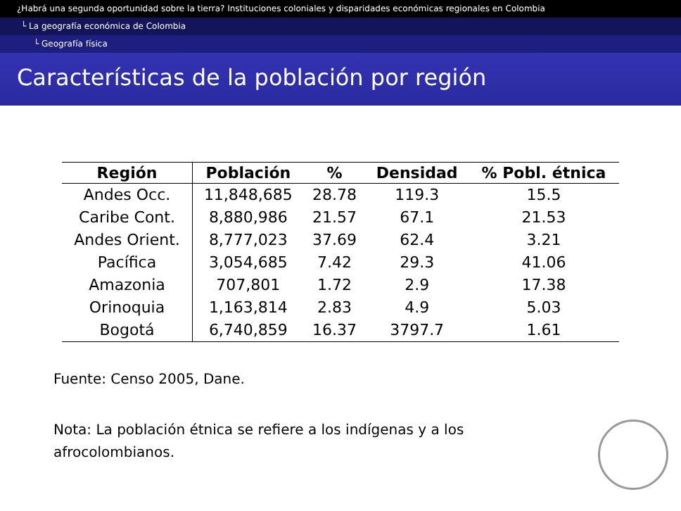¿Habrá una segunda oportunidad sobre la tierra? Instituciones coloniales y disparidades económicas regionales en Colombia
└ La geografía económica de Colombia
└ Geografía física
Características de la población por región
| Región | Población | % | Densidad | % Pobl. étnica |
| --- | --- | --- | --- | --- |
| Andes Occ. | 11,848,685 | 28.78 | 119.3 | 15.5 |
| Caribe Cont. | 8,880,986 | 21.57 | 67.1 | 21.53 |
| Andes Orient. | 8,777,023 | 37.69 | 62.4 | 3.21 |
| Pacífica | 3,054,685 | 7.42 | 29.3 | 41.06 |
| Amazonia | 707,801 | 1.72 | 2.9 | 17.38 |
| Orinoquia | 1,163,814 | 2.83 | 4.9 | 5.03 |
| Bogotá | 6,740,859 | 16.37 | 3797.7 | 1.61 |
Fuente: Censo 2005, Dane.
Nota: La población étnica se refiere a los indígenas y a los
afrocolombianos.